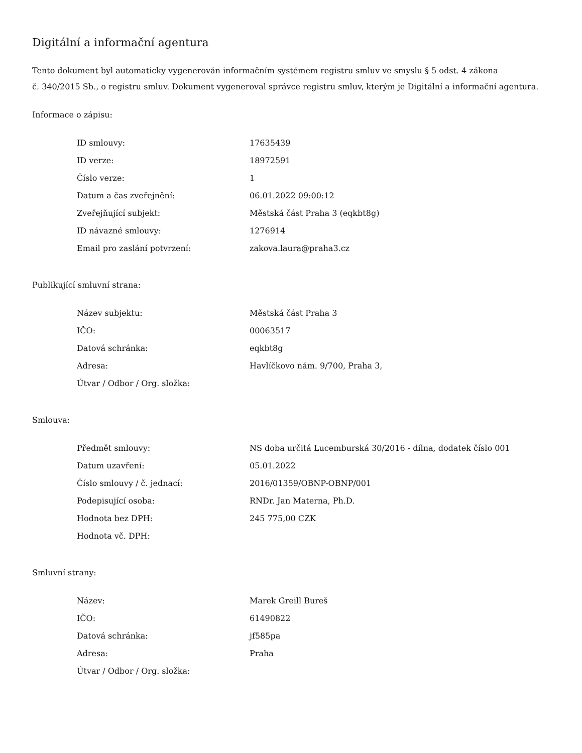Digitální a informační agentura
Tento dokument byl automaticky vygenerován informačním systémem registru smluv ve smyslu § 5 odst. 4 zákona
č. 340/2015 Sb., o registru smluv. Dokument vygeneroval správce registru smluv, kterým je Digitální a informační agentura.
Informace o zápisu:
| ID smlouvy: | 17635439 |
| ID verze: | 18972591 |
| Číslo verze: | 1 |
| Datum a čas zveřejnění: | 06.01.2022 09:00:12 |
| Zveřejňující subjekt: | Městská část Praha 3 (eqkbt8g) |
| ID návazné smlouvy: | 1276914 |
| Email pro zaslání potvrzení: | zakova.laura@praha3.cz |
Publikující smluvní strana:
| Název subjektu: | Městská část Praha 3 |
| IČO: | 00063517 |
| Datová schránka: | eqkbt8g |
| Adresa: | Havlíčkovo nám. 9/700, Praha 3, |
| Útvar / Odbor / Org. složka: | |
Smlouva:
| Předmět smlouvy: | NS doba určitá Lucemburská 30/2016 - dílna, dodatek číslo 001 |
| Datum uzavření: | 05.01.2022 |
| Číslo smlouvy / č. jednací: | 2016/01359/OBNP-OBNP/001 |
| Podepisující osoba: | RNDr. Jan Materna, Ph.D. |
| Hodnota bez DPH: | 245 775,00 CZK |
| Hodnota vč. DPH: | |
Smluvní strany:
| Název: | Marek Greill Bureš |
| IČO: | 61490822 |
| Datová schránka: | jf585pa |
| Adresa: | Praha |
| Útvar / Odbor / Org. složka: | |